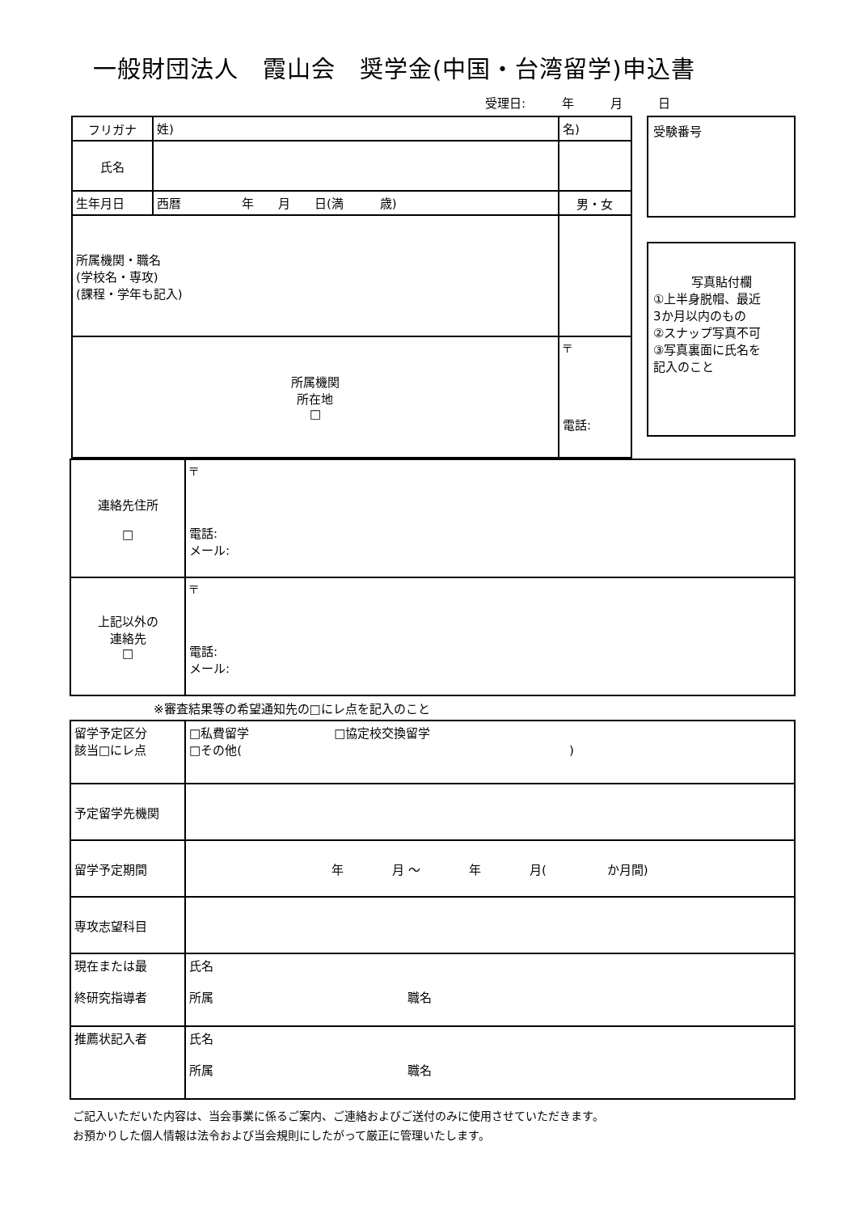一般財団法人　霞山会　奨学金(中国・台湾留学)申込書
受理日: 年 月 日
| フリガナ | 姓) | | 名) | |
| 氏名 | | | | |
| 生年月日 | 西暦 年 月 日(満 歳) | | | 男・女 |
| 所属機関・職名 (学校名・専攻) (課程・学年も記入) | | | | |
| 所属機関 所在地 □ | | 〒 電話: | | |
受験番号
写真貼付欄
①上半身脱帽、最近
3か月以内のもの
②スナップ写真不可
③写真裏面に氏名を
記入のこと
| 連絡先住所 □ | 〒 電話: メール: |
| 上記以外の 連絡先 □ | 〒 電話: メール: |
※審査結果等の希望通知先の□にレ点を記入のこと
| 留学予定区分 該当□にレ点 | □私費留学 □協定校交換留学 □その他( ) |
| 予定留学先機関 | |
| 留学予定期間 | 年 月 ～ 年 月( か月間) |
| 専攻志望科目 | |
| 現在または最 終研究指導者 | 氏名 所属 職名 |
| 推薦状記入者 | 氏名 所属 職名 |
ご記入いただいた内容は、当会事業に係るご案内、ご連絡およびご送付のみに使用させていただきます。
お預かりした個人情報は法令および当会規則にしたがって厳正に管理いたします。